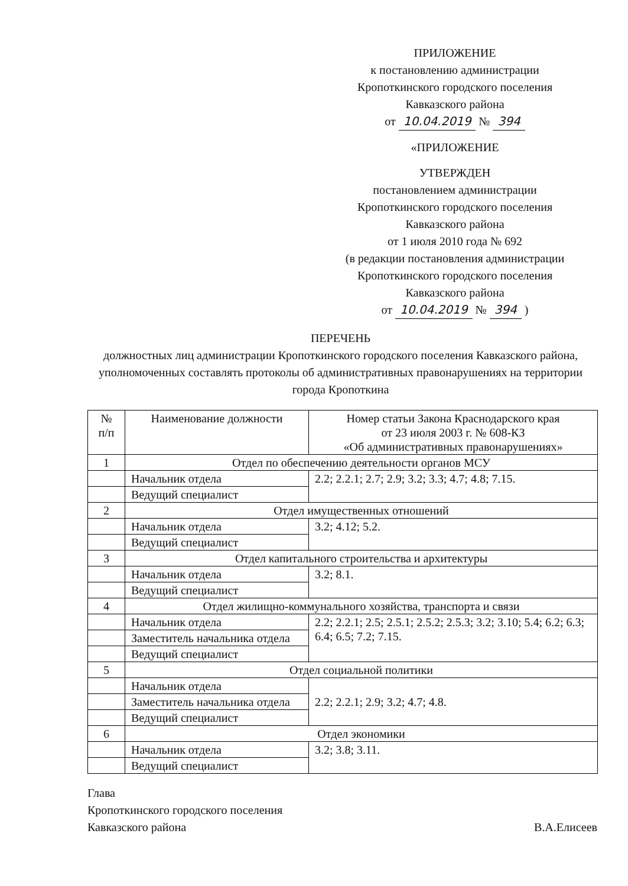ПРИЛОЖЕНИЕ
к постановлению администрации
Кропоткинского городского поселения
Кавказского района
от 10.04.2019 № 394
«ПРИЛОЖЕНИЕ
УТВЕРЖДЕН
постановлением администрации
Кропоткинского городского поселения
Кавказского района
от 1 июля 2010 года № 692
(в редакции постановления администрации
Кропоткинского городского поселения
Кавказского района
от 10.04.2019 № 394 )
ПЕРЕЧЕНЬ
должностных лиц администрации Кропоткинского городского поселения Кавказского района, уполномоченных составлять протоколы об административных правонарушениях на территории города Кропоткина
| № п/п | Наименование должности | Номер статьи Закона Краснодарского края от 23 июля 2003 г. № 608-КЗ «Об административных правонарушениях» |
| 1 | Отдел по обеспечению деятельности органов МСУ | |
| | Начальник отдела | 2.2; 2.2.1; 2.7; 2.9; 3.2; 3.3; 4.7; 4.8; 7.15. |
| | Ведущий специалист | |
| 2 | Отдел имущественных отношений | |
| | Начальник отдела | 3.2; 4.12; 5.2. |
| | Ведущий специалист | |
| 3 | Отдел капитального строительства и архитектуры | |
| | Начальник отдела | 3.2; 8.1. |
| | Ведущий специалист | |
| 4 | Отдел жилищно-коммунального хозяйства, транспорта и связи | |
| | Начальник отдела | 2.2; 2.2.1; 2.5; 2.5.1; 2.5.2; 2.5.3; 3.2; 3.10; 5.4; 6.2; 6.3; 6.4; 6.5; 7.2; 7.15. |
| | Заместитель начальника отдела | |
| | Ведущий специалист | |
| 5 | Отдел социальной политики | |
| | Начальник отдела | 2.2; 2.2.1; 2.9; 3.2; 4.7; 4.8. |
| | Заместитель начальника отдела | |
| | Ведущий специалист | |
| 6 | Отдел экономики | |
| | Начальник отдела | 3.2; 3.8; 3.11. |
| | Ведущий специалист | |
Глава
Кропоткинского городского поселения
Кавказского района
В.А.Елисеев